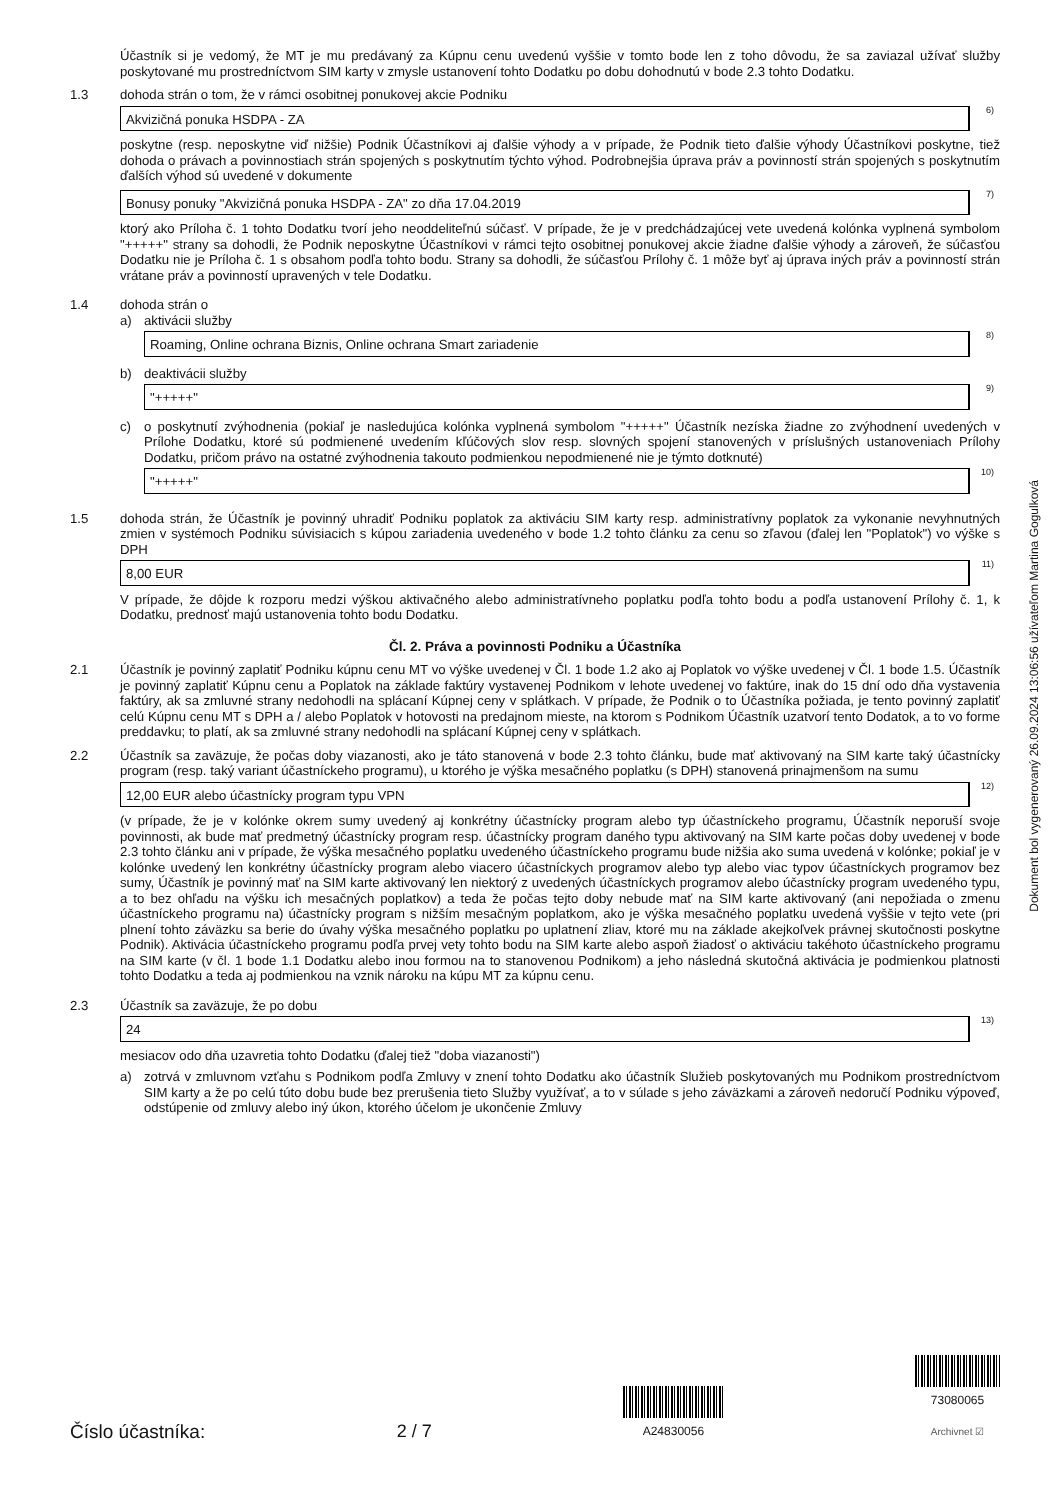Účastník si je vedomý, že MT je mu predávaný za Kúpnu cenu uvedenú vyššie v tomto bode len z toho dôvodu, že sa zaviazal užívať služby poskytované mu prostredníctvom SIM karty v zmysle ustanovení tohto Dodatku po dobu dohodnutú v bode 2.3 tohto Dodatku.
1.3 dohoda strán o tom, že v rámci osobitnej ponukovej akcie Podniku
Akvizičná ponuka HSDPA - ZA<sup>6)</sup>
poskytne (resp. neposkytne viď nižšie) Podnik Účastníkovi aj ďalšie výhody a v prípade, že Podnik tieto ďalšie výhody Účastníkovi poskytne, tiež dohoda o právach a povinnostiach strán spojených s poskytnutím týchto výhod. Podrobnejšia úprava práv a povinností strán spojených s poskytnutím ďalších výhod sú uvedené v dokumente
Bonusy ponuky "Akvizičná ponuka HSDPA - ZA" zo dňa 17.04.2019<sup>7)</sup>
ktorý ako Príloha č. 1 tohto Dodatku tvorí jeho neoddeliteľnú súčasť. V prípade, že je v predchádzajúcej vete uvedená kolónka vyplnená symbolom "+++++" strany sa dohodli, že Podnik neposkytne Účastníkovi v rámci tejto osobitnej ponukovej akcie žiadne ďalšie výhody a zároveň, že súčasťou Dodatku nie je Príloha č. 1 s obsahom podľa tohto bodu. Strany sa dohodli, že súčasťou Prílohy č. 1 môže byť aj úprava iných práv a povinností strán vrátane práv a povinností upravených v tele Dodatku.
1.4 dohoda strán o
a) aktivácii služby
Roaming, Online ochrana Biznis, Online ochrana Smart zariadenie<sup>8)</sup>
b) deaktivácii služby
"+++++"<sup>9)</sup>
c) o poskytnutí zvýhodnenia (pokiaľ je nasledujúca kolónka vyplnená symbolom "+++++" Účastník nezíska žiadne zo zvýhodnení uvedených v Prílohe Dodatku, ktoré sú podmienené uvedením kľúčových slov resp. slovných spojení stanovených v príslušných ustanoveniach Prílohy Dodatku, pričom právo na ostatné zvýhodnenia takouto podmienkou nepodmienené nie je týmto dotknuté)
"+++++"<sup>10)</sup>
1.5 dohoda strán, že Účastník je povinný uhradiť Podniku poplatok za aktiváciu SIM karty resp. administratívny poplatok za vykonanie nevyhnutných zmien v systémoch Podniku súvisiacich s kúpou zariadenia uvedeného v bode 1.2 tohto článku za cenu so zľavou (ďalej len "Poplatok") vo výške s DPH
8,00 EUR<sup>11)</sup>
V prípade, že dôjde k rozporu medzi výškou aktivačného alebo administratívneho poplatku podľa tohto bodu a podľa ustanovení Prílohy č. 1, k Dodatku, prednosť majú ustanovenia tohto bodu Dodatku.
Čl. 2. Práva a povinnosti Podniku a Účastníka
2.1 Účastník je povinný zaplatiť Podniku kúpnu cenu MT vo výške uvedenej v Čl. 1 bode 1.2 ako aj Poplatok vo výške uvedenej v Čl. 1 bode 1.5. Účastník je povinný zaplatiť Kúpnu cenu a Poplatok na základe faktúry vystavenej Podnikom v lehote uvedenej vo faktúre, inak do 15 dní odo dňa vystavenia faktúry, ak sa zmluvné strany nedohodli na splácaní Kúpnej ceny v splátkach. V prípade, že Podnik o to Účastníka požiada, je tento povinný zaplatiť celú Kúpnu cenu MT s DPH a / alebo Poplatok v hotovosti na predajnom mieste, na ktorom s Podnikom Účastník uzatvorí tento Dodatok, a to vo forme preddavku; to platí, ak sa zmluvné strany nedohodli na splácaní Kúpnej ceny v splátkach.
2.2 Účastník sa zaväzuje, že počas doby viazanosti, ako je táto stanovená v bode 2.3 tohto článku, bude mať aktivovaný na SIM karte taký účastnícky program (resp. taký variant účastníckeho programu), u ktorého je výška mesačného poplatku (s DPH) stanovená prinajmenšom na sumu
12,00 EUR alebo účastnícky program typu VPN<sup>12)</sup>
(v prípade, že je v kolónke okrem sumy uvedený aj konkrétny účastnícky program alebo typ účastníckeho programu, Účastník neporuší svoje povinnosti, ak bude mať predmetný účastnícky program resp. účastnícky program daného typu aktivovaný na SIM karte počas doby uvedenej v bode 2.3 tohto článku ani v prípade, že výška mesačného poplatku uvedeného účastníckeho programu bude nižšia ako suma uvedená v kolónke; pokiaľ je v kolónke uvedený len konkrétny účastnícky program alebo viacero účastníckych programov alebo typ alebo viac typov účastníckych programov bez sumy, Účastník je povinný mať na SIM karte aktivovaný len niektorý z uvedených účastníckych programov alebo účastnícky program uvedeného typu, a to bez ohľadu na výšku ich mesačných poplatkov) a teda že počas tejto doby nebude mať na SIM karte aktivovaný (ani nepožiada o zmenu účastníckeho programu na) účastnícky program s nižším mesačným poplatkom, ako je výška mesačného poplatku uvedená vyššie v tejto vete (pri plnení tohto záväzku sa berie do úvahy výška mesačného poplatku po uplatnení zliav, ktoré mu na základe akejkoľvek právnej skutočnosti poskytne Podnik). Aktivácia účastníckeho programu podľa prvej vety tohto bodu na SIM karte alebo aspoň žiadosť o aktiváciu takéhoto účastníckeho programu na SIM karte (v čl. 1 bode 1.1 Dodatku alebo inou formou na to stanovenou Podnikom) a jeho následná skutočná aktivácia je podmienkou platnosti tohto Dodatku a teda aj podmienkou na vznik nároku na kúpu MT za kúpnu cenu.
2.3 Účastník sa zaväzuje, že po dobu
24<sup>13)</sup>
mesiacov odo dňa uzavretia tohto Dodatku (ďalej tiež "doba viazanosti")
a) zotrvá v zmluvnom vzťahu s Podnikom podľa Zmluvy v znení tohto Dodatku ako účastník Služieb poskytovaných mu Podnikom prostredníctvom SIM karty a že po celú túto dobu bude bez prerušenia tieto Služby využívať, a to v súlade s jeho záväzkami a zároveň nedoručí Podniku výpoveď, odstúpenie od zmluvy alebo iný úkon, ktorého účelom je ukončenie Zmluvy
Dokument bol vygenerovaný 26.09.2024 13:06:56 užívateľom Martina Gogulková
Číslo účastníka:
2 / 7
A24830056
73080065
Archivnet ☑